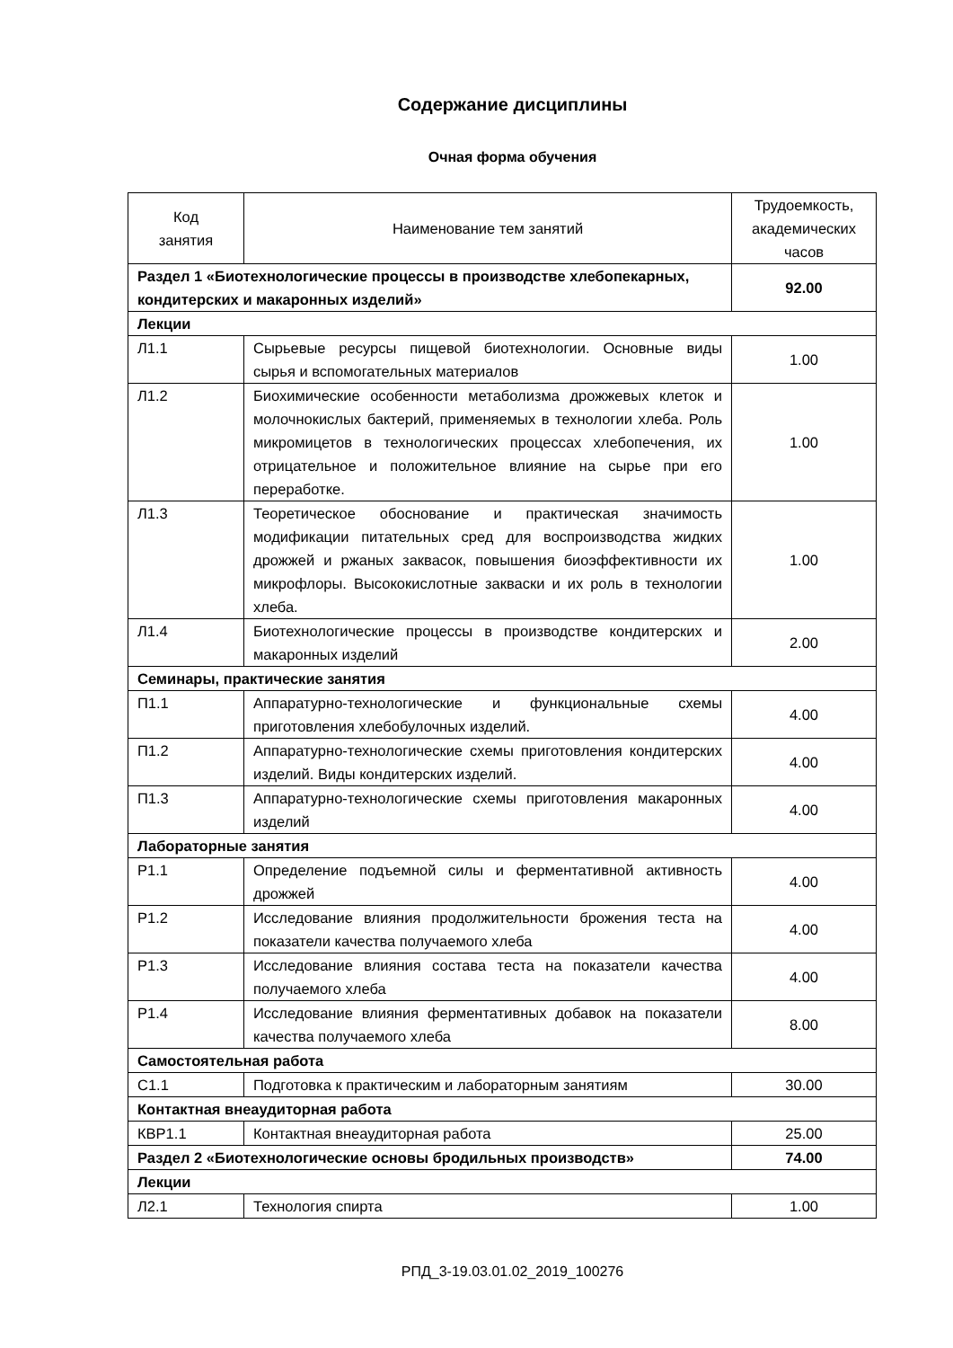Содержание дисциплины
Очная форма обучения
| Код занятия | Наименование тем занятий | Трудоемкость, академических часов |
| --- | --- | --- |
| Раздел 1 «Биотехнологические процессы в производстве хлебопекарных, кондитерских и макаронных изделий» | | 92.00 |
| Лекции | | |
| Л1.1 | Сырьевые ресурсы пищевой биотехнологии. Основные виды сырья и вспомогательных материалов | 1.00 |
| Л1.2 | Биохимические особенности метаболизма дрожжевых клеток и молочнокислых бактерий, применяемых в технологии хлеба. Роль микромицетов в технологических процессах хлебопечения, их отрицательное и положительное влияние на сырье при его переработке. | 1.00 |
| Л1.3 | Теоретическое обоснование и практическая значимость модификации питательных сред для воспроизводства жидких дрожжей и ржаных заквасок, повышения биоэффективности их микрофлоры. Высококислотные закваски и их роль в технологии хлеба. | 1.00 |
| Л1.4 | Биотехнологические процессы в производстве кондитерских и макаронных изделий | 2.00 |
| Семинары, практические занятия | | |
| П1.1 | Аппаратурно-технологические и функциональные схемы приготовления хлебобулочных изделий. | 4.00 |
| П1.2 | Аппаратурно-технологические схемы приготовления кондитерских изделий. Виды кондитерских изделий. | 4.00 |
| П1.3 | Аппаратурно-технологические схемы приготовления макаронных изделий | 4.00 |
| Лабораторные занятия | | |
| Р1.1 | Определение подъемной силы и ферментативной активность дрожжей | 4.00 |
| Р1.2 | Исследование влияния продолжительности брожения теста на показатели качества получаемого хлеба | 4.00 |
| Р1.3 | Исследование влияния состава теста на показатели качества получаемого хлеба | 4.00 |
| Р1.4 | Исследование влияния ферментативных добавок на показатели качества получаемого хлеба | 8.00 |
| Самостоятельная работа | | |
| С1.1 | Подготовка к практическим и лабораторным занятиям | 30.00 |
| Контактная внеаудиторная работа | | |
| КВР1.1 | Контактная внеаудиторная работа | 25.00 |
| Раздел 2 «Биотехнологические основы бродильных производств» | | 74.00 |
| Лекции | | |
| Л2.1 | Технология спирта | 1.00 |
РПД_3-19.03.01.02_2019_100276